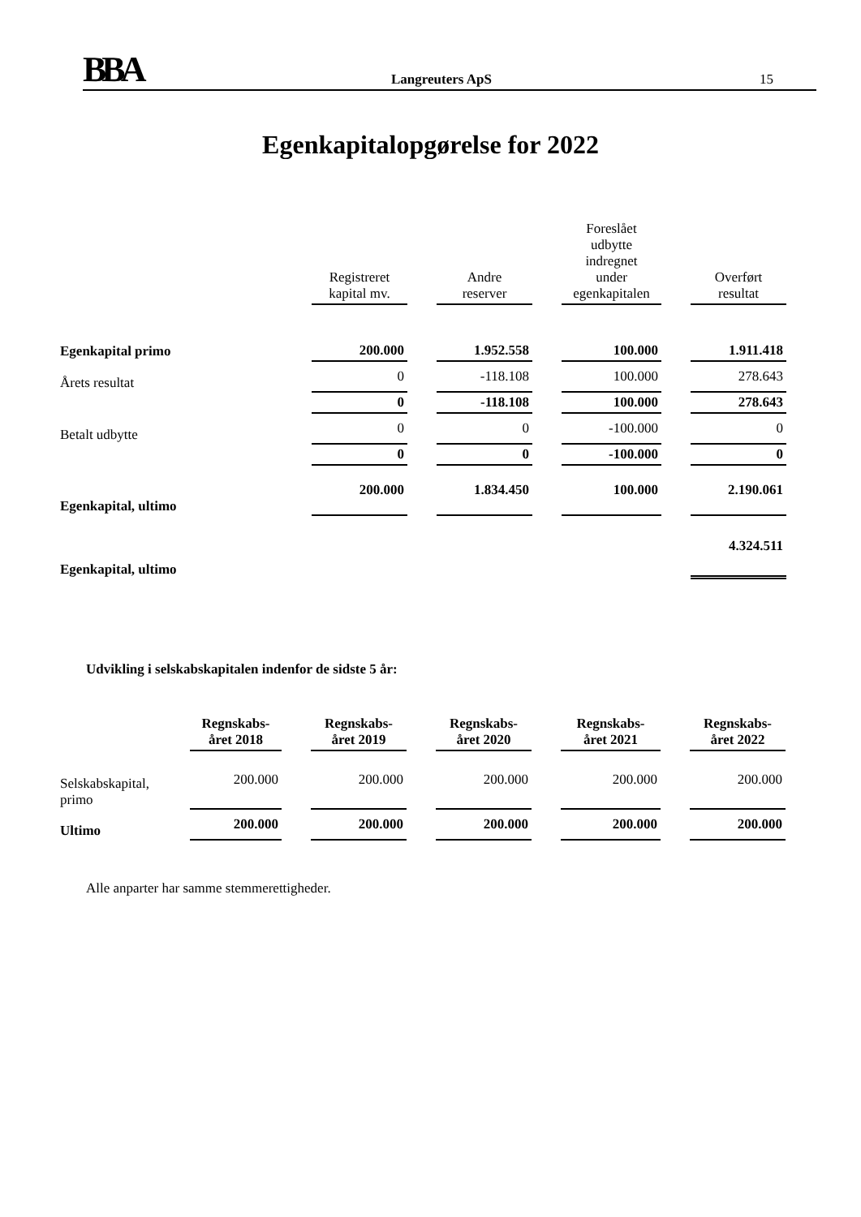BBA Langreuters ApS 15
Egenkapitalopgørelse for 2022
| | Registreret kapital mv. | Andre reserver | Foreslået udbytte indregnet under egenkapitalen | Overført resultat |
| --- | --- | --- | --- | --- |
| Egenkapital primo | 200.000 | 1.952.558 | 100.000 | 1.911.418 |
| Årets resultat | 0 | -118.108 | 100.000 | 278.643 |
| | 0 | -118.108 | 100.000 | 278.643 |
| Betalt udbytte | 0 | 0 | -100.000 | 0 |
| | 0 | 0 | -100.000 | 0 |
| Egenkapital, ultimo | 200.000 | 1.834.450 | 100.000 | 2.190.061 |
| Egenkapital, ultimo | | | | 4.324.511 |
Udvikling i selskabskapitalen indenfor de sidste 5 år:
| | Regnskabs- året 2018 | Regnskabs- året 2019 | Regnskabs- året 2020 | Regnskabs- året 2021 | Regnskabs- året 2022 |
| --- | --- | --- | --- | --- | --- |
| Selskabskapital, primo | 200.000 | 200.000 | 200.000 | 200.000 | 200.000 |
| Ultimo | 200.000 | 200.000 | 200.000 | 200.000 | 200.000 |
Alle anparter har samme stemmerettigheder.